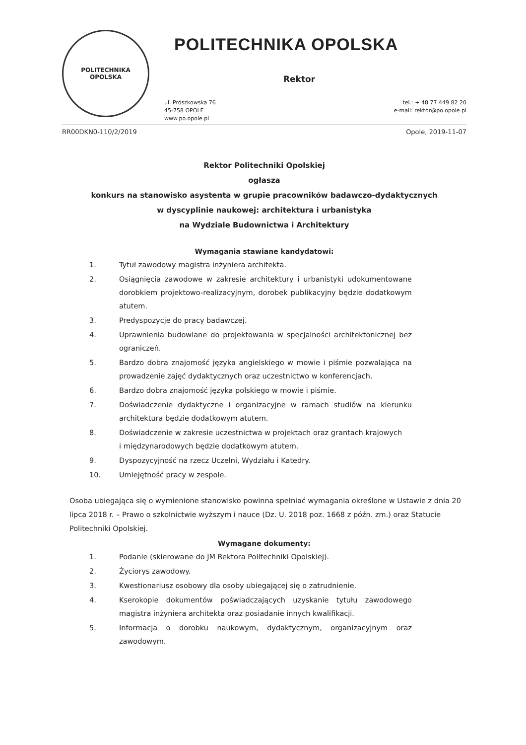POLITECHNIKA
OPOLSKA
POLITECHNIKA OPOLSKA
Rektor
ul. Prószkowska 76
45-758 OPOLE
www.po.opole.pl
tel.: + 48 77 449 82 20
e-mail: rektor@po.opole.pl
RR00DKN0-110/2/2019 Opole, 2019-11-07
Rektor Politechniki Opolskiej
ogłasza
konkurs na stanowisko asystenta w grupie pracowników badawczo-dydaktycznych
w dyscyplinie naukowej: architektura i urbanistyka
na Wydziale Budownictwa i Architektury
Wymagania stawiane kandydatowi:
1. Tytuł zawodowy magistra inżyniera architekta.
2. Osiągnięcia zawodowe w zakresie architektury i urbanistyki udokumentowane dorobkiem projektowo-realizacyjnym, dorobek publikacyjny będzie dodatkowym atutem.
3. Predyspozycje do pracy badawczej.
4. Uprawnienia budowlane do projektowania w specjalności architektonicznej bez ograniczeń.
5. Bardzo dobra znajomość języka angielskiego w mowie i piśmie pozwalająca na prowadzenie zajęć dydaktycznych oraz uczestnictwo w konferencjach.
6. Bardzo dobra znajomość języka polskiego w mowie i piśmie.
7. Doświadczenie dydaktyczne i organizacyjne w ramach studiów na kierunku architektura będzie dodatkowym atutem.
8. Doświadczenie w zakresie uczestnictwa w projektach oraz grantach krajowych
i międzynarodowych będzie dodatkowym atutem.
9. Dyspozycyjność na rzecz Uczelni, Wydziału i Katedry.
10. Umiejętność pracy w zespole.
Osoba ubiegająca się o wymienione stanowisko powinna spełniać wymagania określone w Ustawie z dnia 20 lipca 2018 r. – Prawo o szkolnictwie wyższym i nauce (Dz. U. 2018 poz. 1668 z późn. zm.) oraz Statucie Politechniki Opolskiej.
Wymagane dokumenty:
1. Podanie (skierowane do JM Rektora Politechniki Opolskiej).
2. Życiorys zawodowy.
3. Kwestionariusz osobowy dla osoby ubiegającej się o zatrudnienie.
4. Kserokopie dokumentów poświadczających uzyskanie tytułu zawodowego magistra inżyniera architekta oraz posiadanie innych kwalifikacji.
5. Informacja o dorobku naukowym, dydaktycznym, organizacyjnym oraz zawodowym.